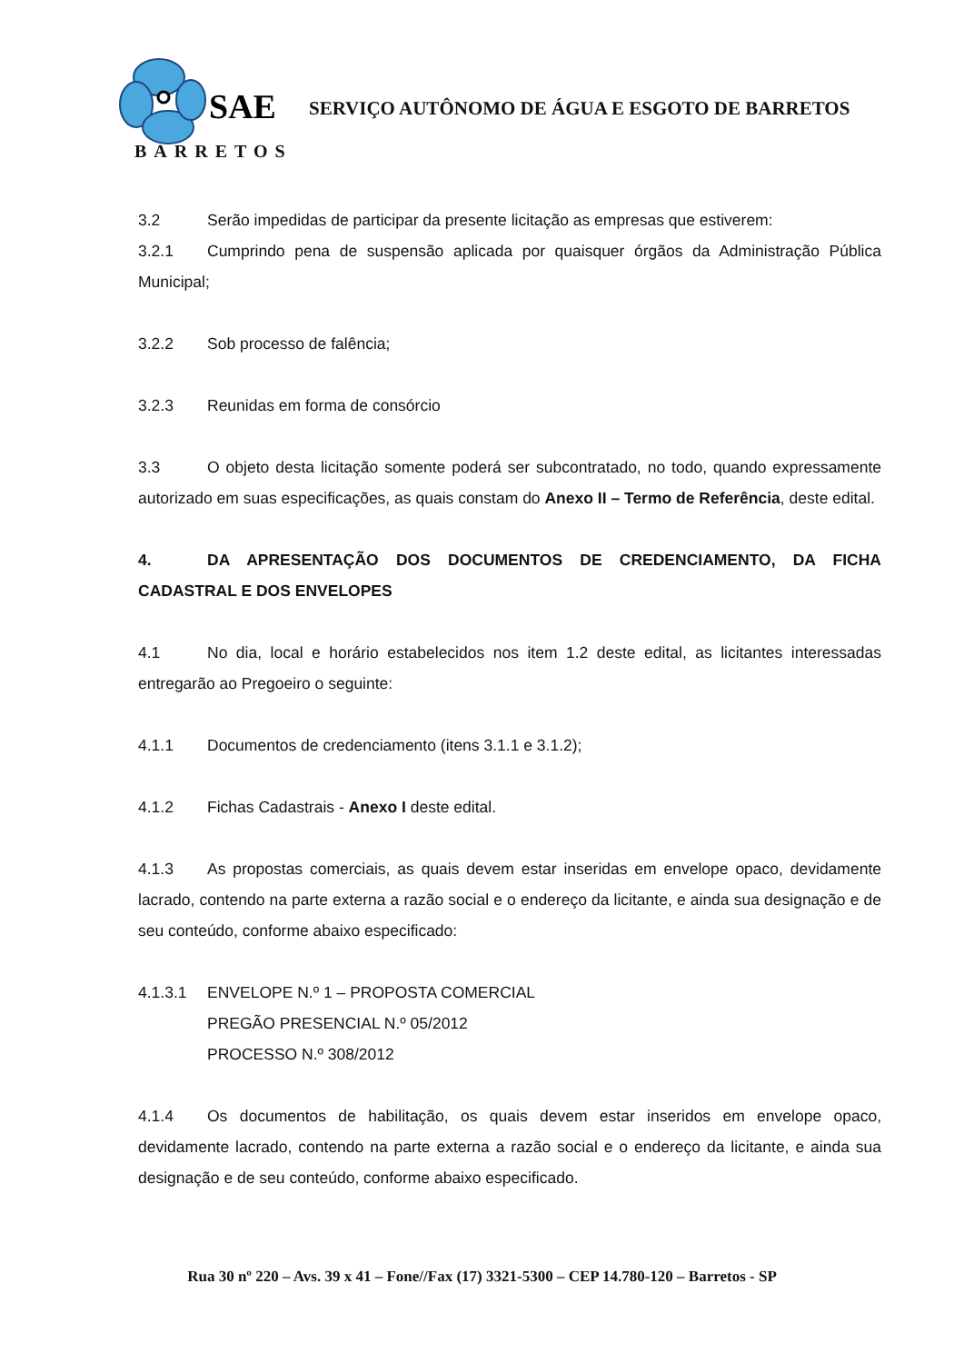SAE
SERVIÇO AUTÔNOMO DE ÁGUA E ESGOTO DE BARRETOS
BARRETOS
3.2 Serão impedidas de participar da presente licitação as empresas que estiverem:
3.2.1 Cumprindo pena de suspensão aplicada por quaisquer órgãos da Administração Pública Municipal;
3.2.2 Sob processo de falência;
3.2.3 Reunidas em forma de consórcio
3.3 O objeto desta licitação somente poderá ser subcontratado, no todo, quando expressamente autorizado em suas especificações, as quais constam do Anexo II – Termo de Referência, deste edital.
4. DA APRESENTAÇÃO DOS DOCUMENTOS DE CREDENCIAMENTO, DA FICHA CADASTRAL E DOS ENVELOPES
4.1 No dia, local e horário estabelecidos nos item 1.2 deste edital, as licitantes interessadas entregarão ao Pregoeiro o seguinte:
4.1.1 Documentos de credenciamento (itens 3.1.1 e 3.1.2);
4.1.2 Fichas Cadastrais - Anexo I deste edital.
4.1.3 As propostas comerciais, as quais devem estar inseridas em envelope opaco, devidamente lacrado, contendo na parte externa a razão social e o endereço da licitante, e ainda sua designação e de seu conteúdo, conforme abaixo especificado:
4.1.3.1 ENVELOPE N.º 1 – PROPOSTA COMERCIAL
PREGÃO PRESENCIAL N.º 05/2012
PROCESSO N.º 308/2012
4.1.4 Os documentos de habilitação, os quais devem estar inseridos em envelope opaco, devidamente lacrado, contendo na parte externa a razão social e o endereço da licitante, e ainda sua designação e de seu conteúdo, conforme abaixo especificado.
Rua 30 nº 220 – Avs. 39 x 41 – Fone//Fax (17) 3321-5300 – CEP 14.780-120 – Barretos - SP